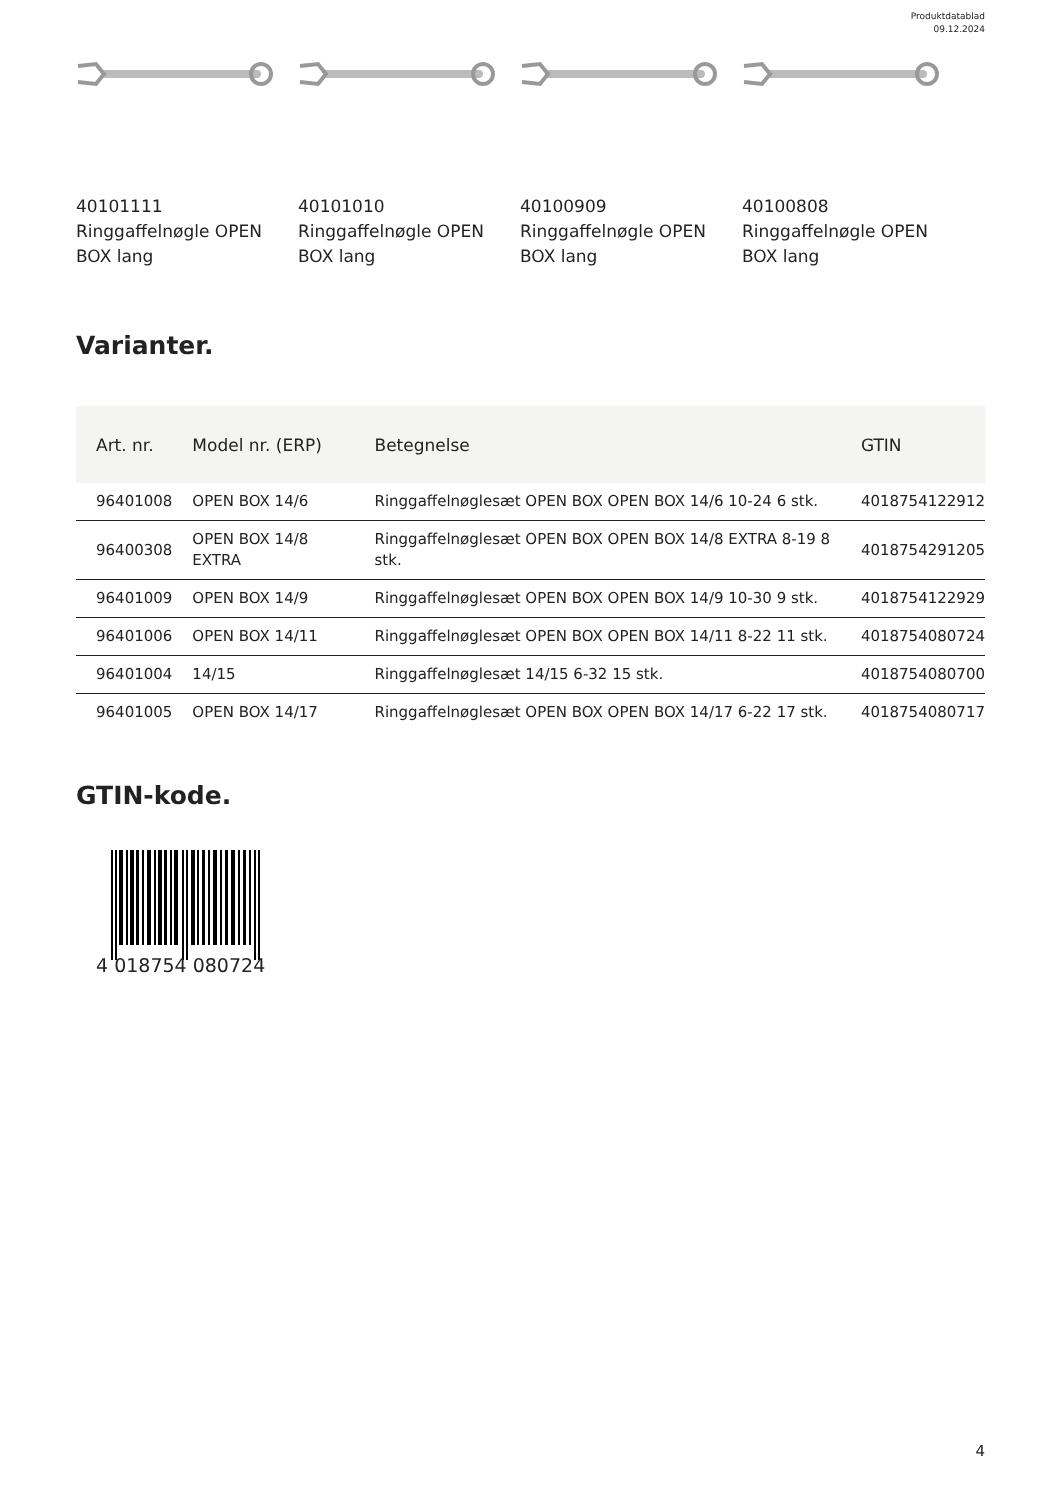Produktdatablad
09.12.2024
40101111
Ringgaffelnøgle OPEN BOX lang
40101010
Ringgaffelnøgle OPEN BOX lang
40100909
Ringgaffelnøgle OPEN BOX lang
40100808
Ringgaffelnøgle OPEN BOX lang
Varianter.
| Art. nr. | Model nr. (ERP) | Betegnelse | GTIN |
| --- | --- | --- | --- |
| 96401008 | OPEN BOX 14/6 | Ringgaffelnøglesæt OPEN BOX OPEN BOX 14/6 10-24 6 stk. | 4018754122912 |
| 96400308 | OPEN BOX 14/8 EXTRA | Ringgaffelnøglesæt OPEN BOX OPEN BOX 14/8 EXTRA 8-19 8 stk. | 4018754291205 |
| 96401009 | OPEN BOX 14/9 | Ringgaffelnøglesæt OPEN BOX OPEN BOX 14/9 10-30 9 stk. | 4018754122929 |
| 96401006 | OPEN BOX 14/11 | Ringgaffelnøglesæt OPEN BOX OPEN BOX 14/11 8-22 11 stk. | 4018754080724 |
| 96401004 | 14/15 | Ringgaffelnøglesæt 14/15 6-32 15 stk. | 4018754080700 |
| 96401005 | OPEN BOX 14/17 | Ringgaffelnøglesæt OPEN BOX OPEN BOX 14/17 6-22 17 stk. | 4018754080717 |
GTIN-kode.
4 018754 080724
4